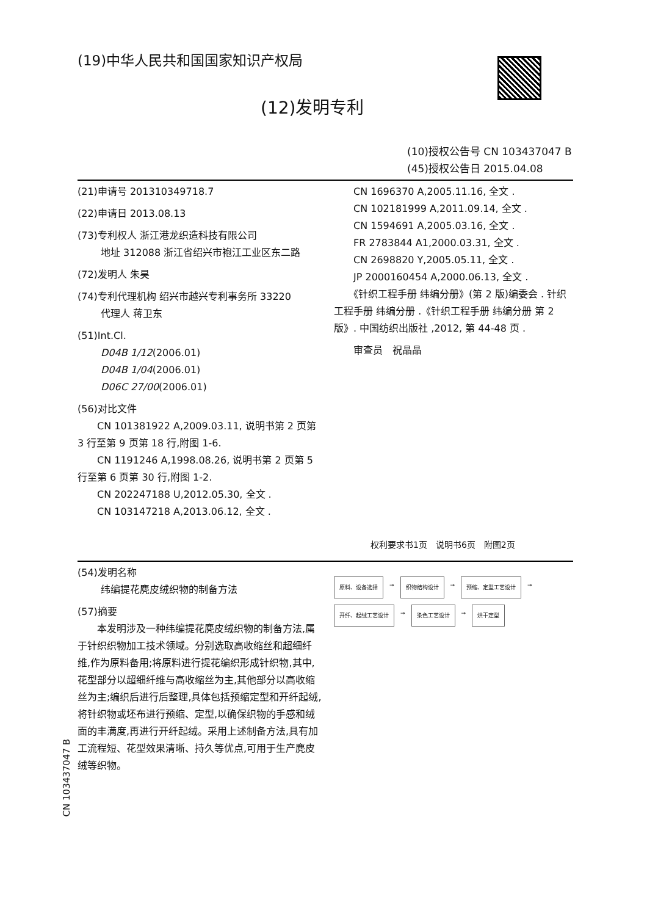(19)中华人民共和国国家知识产权局
(12)发明专利
(10)授权公告号 CN 103437047 B
(45)授权公告日 2015.04.08
(21)申请号 201310349718.7
(22)申请日 2013.08.13
(73)专利权人 浙江港龙织造科技有限公司
地址 312088 浙江省绍兴市袍江工业区东二路
(72)发明人 朱昊
(74)专利代理机构 绍兴市越兴专利事务所 33220
代理人 蒋卫东
(51)Int.Cl.
D04B 1/12(2006.01)
D04B 1/04(2006.01)
D06C 27/00(2006.01)
(56)对比文件
　　CN 101381922 A,2009.03.11, 说明书第 2 页第 3 行至第 9 页第 18 行,附图 1-6.
　　CN 1191246 A,1998.08.26, 说明书第 2 页第 5 行至第 6 页第 30 行,附图 1-2.
　　CN 202247188 U,2012.05.30, 全文 .
　　CN 103147218 A,2013.06.12, 全文 .
　　CN 1696370 A,2005.11.16, 全文 .
　　CN 102181999 A,2011.09.14, 全文 .
　　CN 1594691 A,2005.03.16, 全文 .
　　FR 2783844 A1,2000.03.31, 全文 .
　　CN 2698820 Y,2005.05.11, 全文 .
　　JP 2000160454 A,2000.06.13, 全文 .
　　《针织工程手册 纬编分册》(第 2 版)编委会 . 针织工程手册 纬编分册 .《针织工程手册 纬编分册 第 2 版》. 中国纺织出版社 ,2012, 第 44-48 页 .
　　审查员　祝晶晶
权利要求书1页　说明书6页　附图2页
(54)发明名称
纬编提花麂皮绒织物的制备方法
(57)摘要
　　本发明涉及一种纬编提花麂皮绒织物的制备方法,属于针织织物加工技术领域。分别选取高收缩丝和超细纤维,作为原料备用;将原料进行提花编织形成针织物,其中,花型部分以超细纤维与高收缩丝为主,其他部分以高收缩丝为主;编织后进行后整理,具体包括预缩定型和开纤起绒,将针织物或坯布进行预缩、定型,以确保织物的手感和绒面的丰满度,再进行开纤起绒。采用上述制备方法,具有加工流程短、花型效果清晰、持久等优点,可用于生产麂皮绒等织物。
原料、设备选择 → 织物结构设计 → 预缩、定型工艺设计 → 开纤、起绒工艺设计 → 染色工艺设计 → 烘干定型
CN 103437047 B